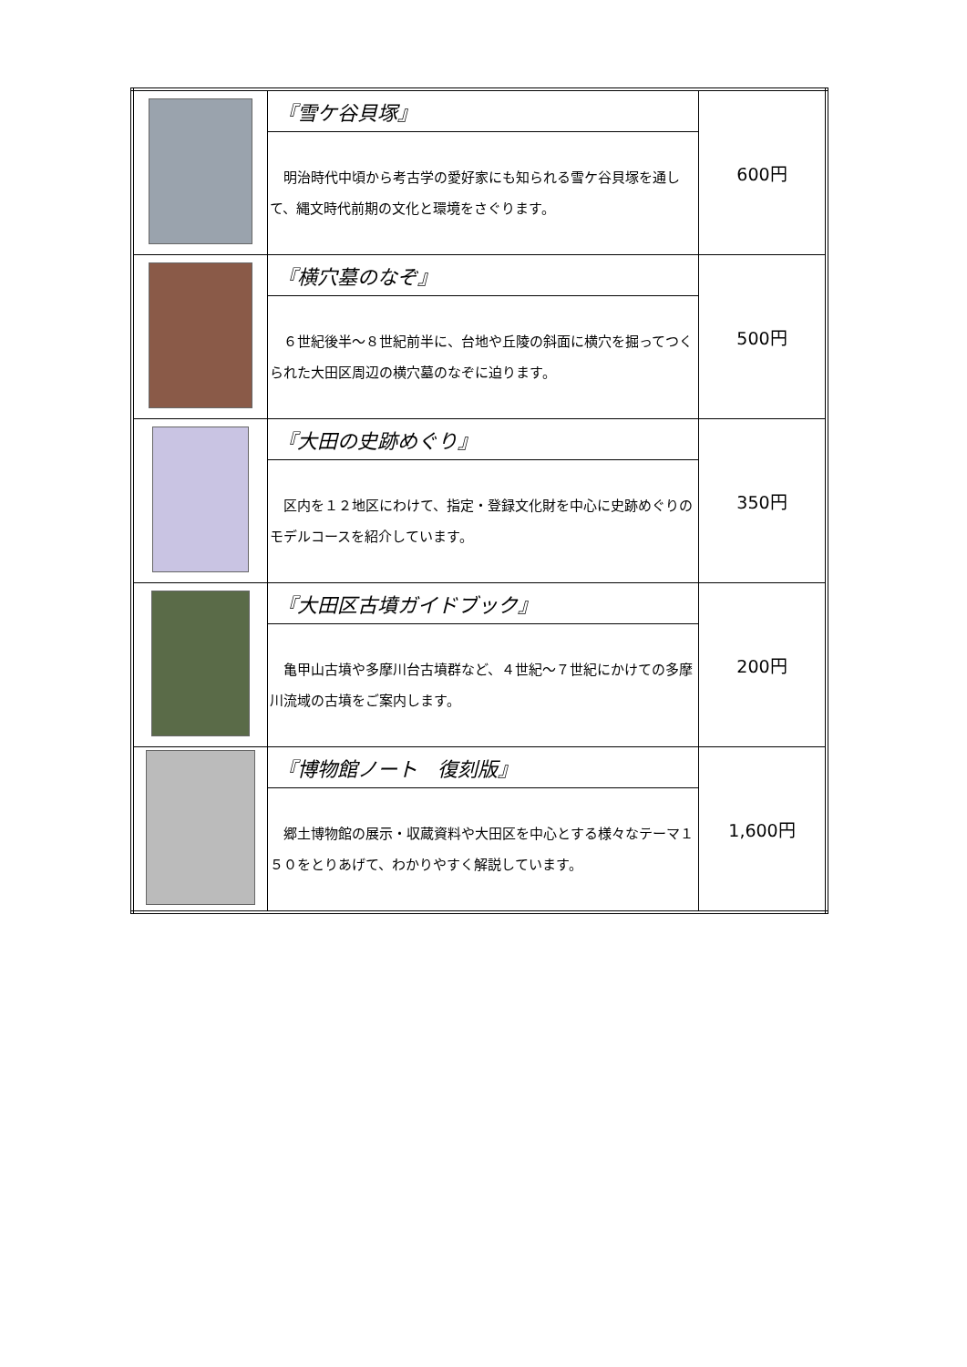| | 『雪ケ谷貝塚』 | 600円 |
| | 明治時代中頃から考古学の愛好家にも知られる雪ケ谷貝塚を通して、縄文時代前期の文化と環境をさぐります。 | |
| | 『横穴墓のなぞ』 | 500円 |
| | ６世紀後半～８世紀前半に、台地や丘陵の斜面に横穴を掘ってつくられた大田区周辺の横穴墓のなぞに迫ります。 | |
| | 『大田の史跡めぐり』 | 350円 |
| | 区内を１２地区にわけて、指定・登録文化財を中心に史跡めぐりのモデルコースを紹介しています。 | |
| | 『大田区古墳ガイドブック』 | 200円 |
| | 亀甲山古墳や多摩川台古墳群など、４世紀～７世紀にかけての多摩川流域の古墳をご案内します。 | |
| | 『博物館ノート 復刻版』 | 1,600円 |
| | 郷土博物館の展示・収蔵資料や大田区を中心とする様々なテーマ１５０をとりあげて、わかりやすく解説しています。 | |